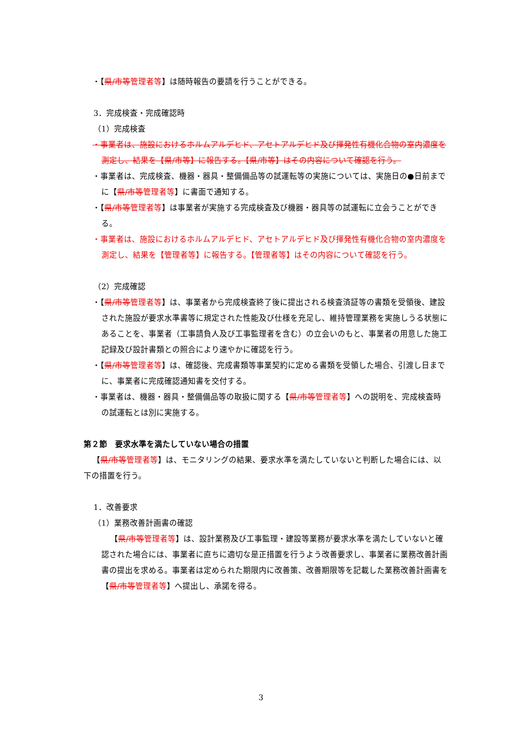・【県/市等 管理者等】は随時報告の要請を行うことができる。
3．完成検査・完成確認時
（1）完成検査
・事業者は、施設におけるホルムアルデヒド、アセトアルデヒド及び揮発性有機化合物の室内濃度を測定し、結果を【県/市等】に報告する。【県/市等】はその内容について確認を行う。
・事業者は、完成検査、機器・器具・整備備品等の試運転等の実施については、実施日の●日前までに【県/市等 管理者等】に書面で通知する。
・【県/市等 管理者等】は事業者が実施する完成検査及び機器・器具等の試運転に立会うことができる。
・事業者は、施設におけるホルムアルデヒド、アセトアルデヒド及び揮発性有機化合物の室内濃度を測定し、結果を【管理者等】に報告する。【管理者等】はその内容について確認を行う。
（2）完成確認
・【県/市等 管理者等】は、事業者から完成検査終了後に提出される検査済証等の書類を受領後、建設された施設が要求水準書等に規定された性能及び仕様を充足し、維持管理業務を実施しうる状態にあることを、事業者（工事請負人及び工事監理者を含む）の立会いのもと、事業者の用意した施工記録及び設計書類との照合により速やかに確認を行う。
・【県/市等 管理者等】は、確認後、完成書類等事業契約に定める書類を受領した場合、引渡し日までに、事業者に完成確認通知書を交付する。
・事業者は、機器・器具・整備備品等の取扱に関する【県/市等 管理者等】への説明を、完成検査時の試運転とは別に実施する。
第２節　要求水準を満たしていない場合の措置
【県/市等 管理者等】は、モニタリングの結果、要求水準を満たしていないと判断した場合には、以下の措置を行う。
1．改善要求
（1）業務改善計画書の確認
【県/市等 管理者等】は、設計業務及び工事監理・建設等業務が要求水準を満たしていないと確認された場合には、事業者に直ちに適切な是正措置を行うよう改善要求し、事業者に業務改善計画書の提出を求める。事業者は定められた期限内に改善策、改善期限等を記載した業務改善計画書を【県/市等 管理者等】へ提出し、承諾を得る。
3